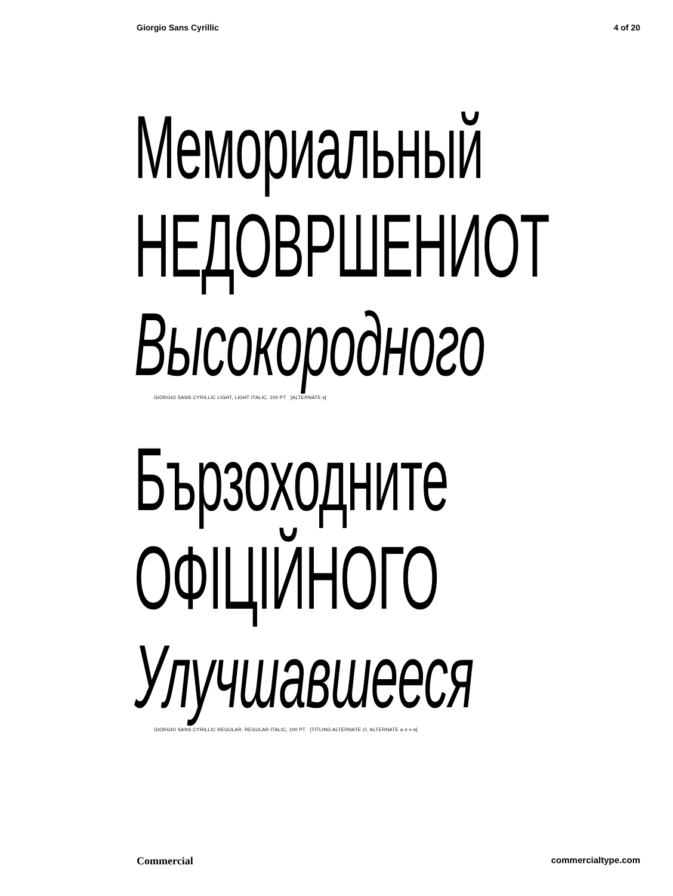Giorgio Sans Cyrillic 4 of 20
Мемориальный
НЕДОВРШЕНИОТ
Высокородного
GIORGIO SANS CYRILLIC LIGHT, LIGHT ITALIC, 100 PT [ALTERNATE к]
Бързоходните
ОФІЦІЙНОГО
Улучшавшееся
GIORGIO SANS CYRILLIC REGULAR, REGULAR ITALIC, 100 PT [TITLING ALTERNATE О, ALTERNATE а л ч я]
Commercial commercialtype.com